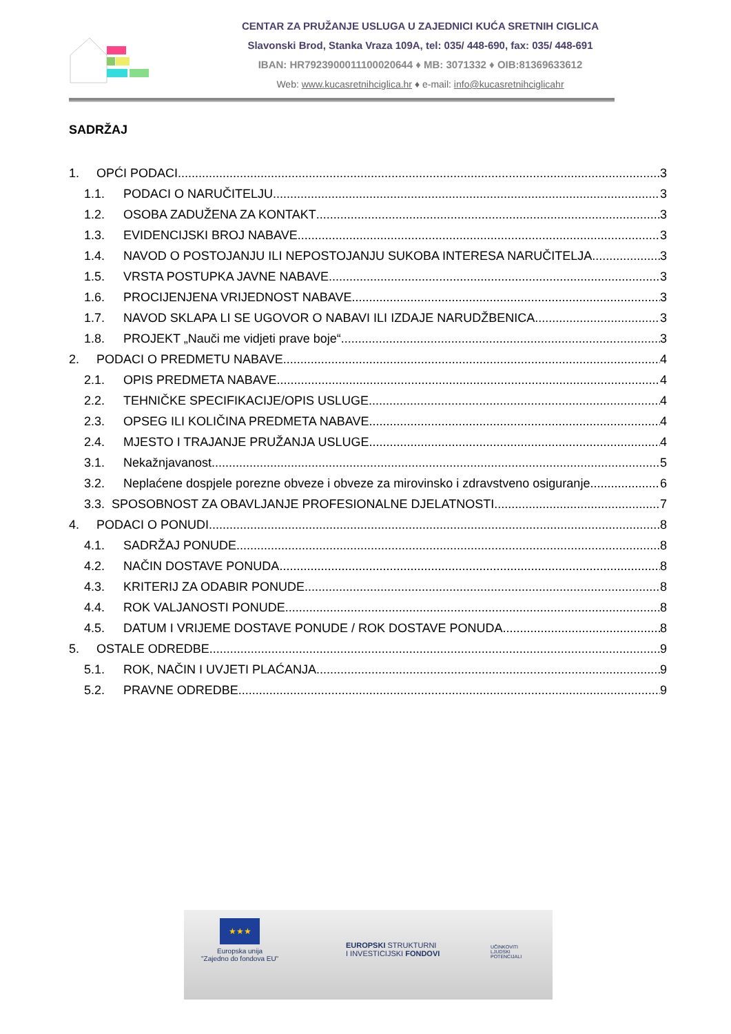CENTAR ZA PRUŽANJE USLUGA U ZAJEDNICI KUĆA SRETNIH CIGLICA
Slavonski Brod, Stanka Vraza 109A, tel: 035/ 448-690, fax: 035/ 448-691
IBAN: HR7923900011100020644 ♦ MB: 3071332 ♦ OIB:81369633612
Web: www.kucasretnihciglica.hr ♦ e-mail: info@kucasretnihciglicahr
SADRŽAJ
1. OPĆI PODACI 3
1.1. PODACI O NARUČITELJU 3
1.2. OSOBA ZADUŽENA ZA KONTAKT 3
1.3. EVIDENCIJSKI BROJ NABAVE 3
1.4. NAVOD O POSTOJANJU ILI NEPOSTOJANJU SUKOBA INTERESA NARUČITELJA 3
1.5. VRSTA POSTUPKA JAVNE NABAVE 3
1.6. PROCIJENJENA VRIJEDNOST NABAVE 3
1.7. NAVOD SKLAPA LI SE UGOVOR O NABAVI ILI IZDAJE NARUDŽBENICA 3
1.8. PROJEKT „Nauči me vidjeti prave boje“ 3
2. PODACI O PREDMETU NABAVE 4
2.1. OPIS PREDMETA NABAVE 4
2.2. TEHNIČKE SPECIFIKACIJE/OPIS USLUGE 4
2.3. OPSEG ILI KOLIČINA PREDMETA NABAVE 4
2.4. MJESTO I TRAJANJE PRUŽANJA USLUGE 4
3.1. Nekažnjavanost 5
3.2. Neplaćene dospjele porezne obveze i obveze za mirovinsko i zdravstveno osiguranje 6
3.3. SPOSOBNOST ZA OBAVLJANJE PROFESIONALNE DJELATNOSTI 7
4. PODACI O PONUDI 8
4.1. SADRŽAJ PONUDE 8
4.2. NAČIN DOSTAVE PONUDA 8
4.3. KRITERIJ ZA ODABIR PONUDE 8
4.4. ROK VALJANOSTI PONUDE 8
4.5. DATUM I VRIJEME DOSTAVE PONUDE / ROK DOSTAVE PONUDA 8
5. OSTALE ODREDBE 9
5.1. ROK, NAČIN I UVJETI PLAĆANJA 9
5.2. PRAVNE ODREDBE 9
★★★
Europska unija
"Zajedno do fondova EU"
EUROPSKI STRUKTURNI
I INVESTICIJSKI FONDOVI
UČINKOVITI
LJUDSKI
POTENCIJALI